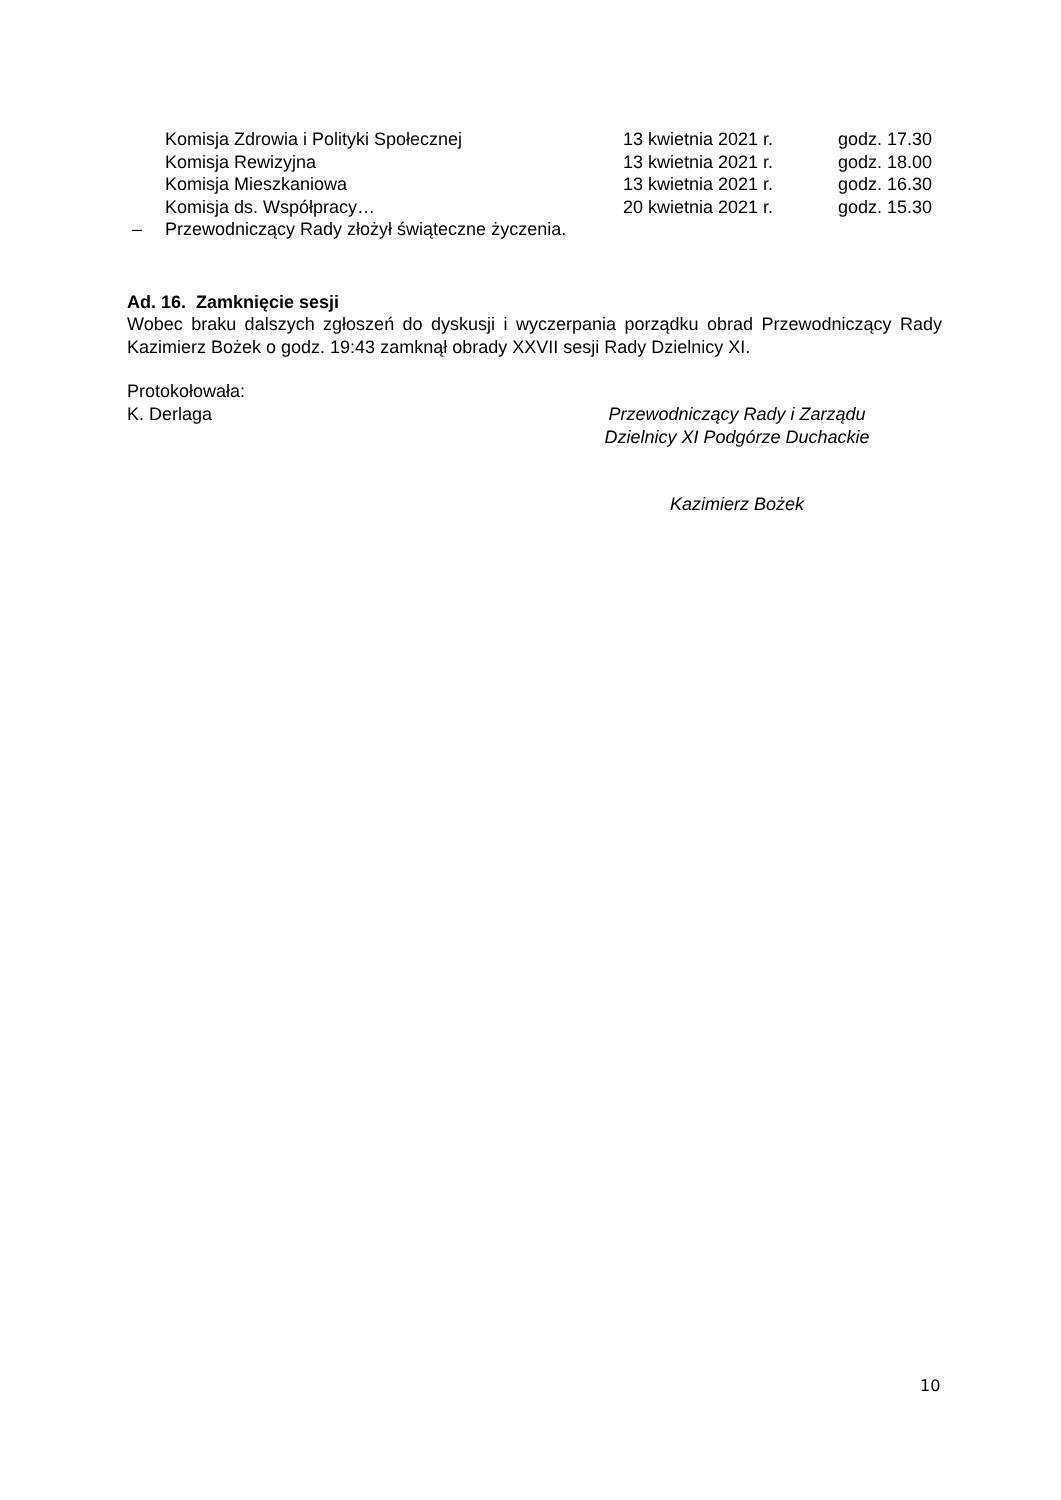| Komisja Zdrowia i Polityki Społecznej | 13 kwietnia 2021 r. | godz. 17.30 |
| Komisja Rewizyjna | 13 kwietnia 2021 r. | godz. 18.00 |
| Komisja Mieszkaniowa | 13 kwietnia 2021 r. | godz. 16.30 |
| Komisja ds. Współpracy… | 20 kwietnia 2021 r. | godz. 15.30 |
– Przewodniczący Rady złożył świąteczne życzenia.
Ad. 16. Zamknięcie sesji
Wobec braku dalszych zgłoszeń do dyskusji i wyczerpania porządku obrad Przewodniczący Rady Kazimierz Bożek o godz. 19:43 zamknął obrady XXVII sesji Rady Dzielnicy XI.
Protokołowała:
K. Derlaga
Przewodniczący Rady i Zarządu
Dzielnicy XI Podgórze Duchackie
Kazimierz Bożek
10